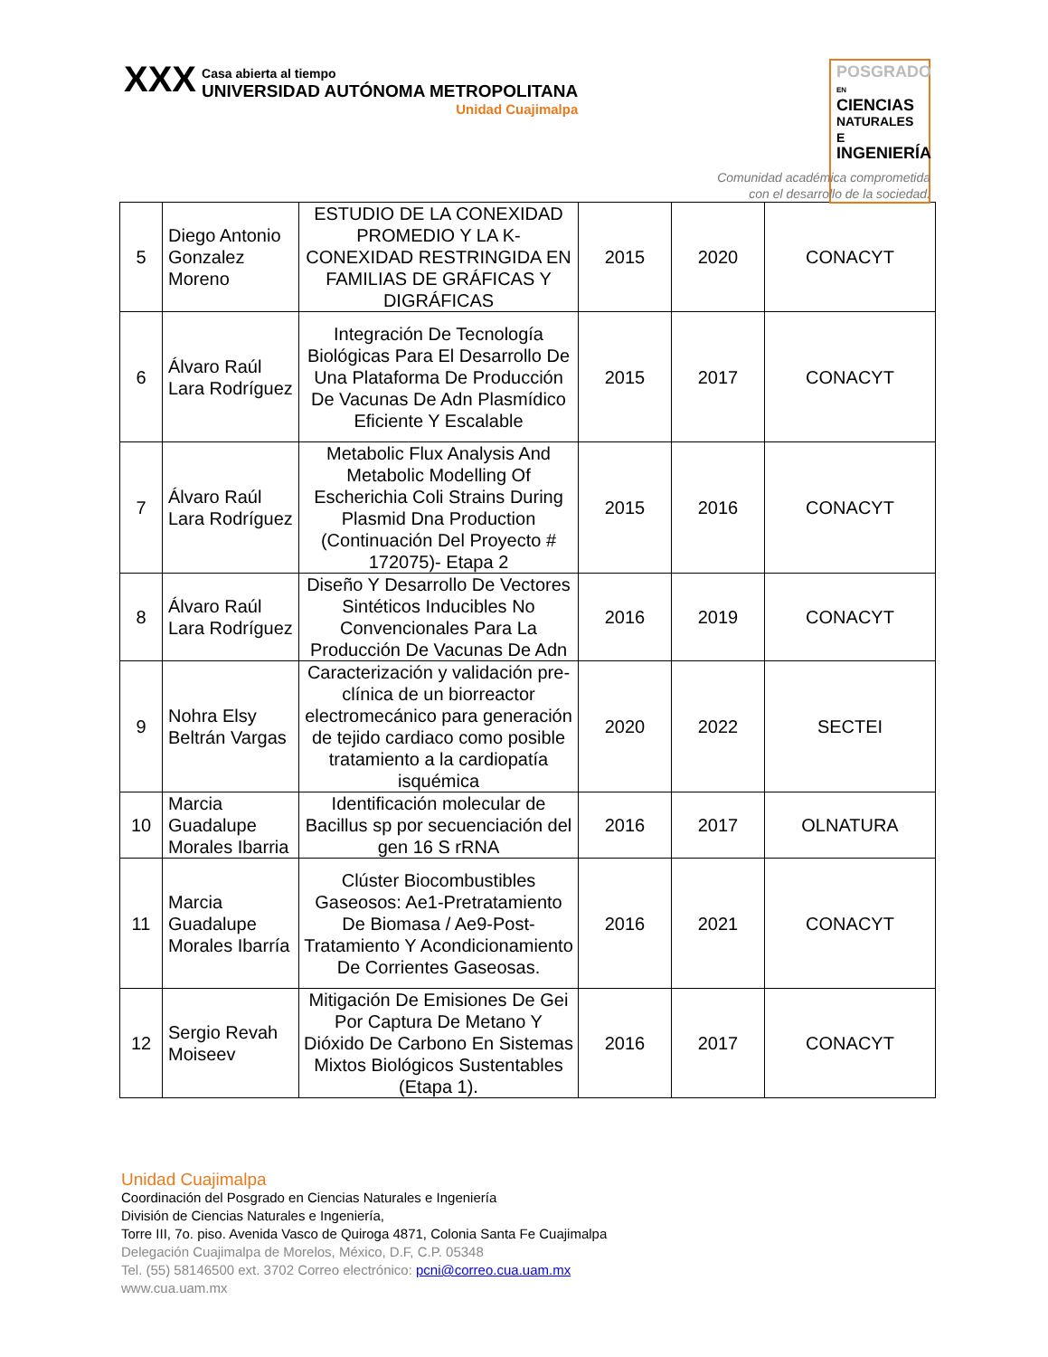XXX
Casa abierta al tiempo
UNIVERSIDAD AUTÓNOMA METROPOLITANA
Unidad Cuajimalpa
POSGRADO EN
CIENCIAS
NATURALES E
INGENIERÍA
Comunidad académica comprometida
con el desarrollo de la sociedad.
| 5 | Diego Antonio Gonzalez Moreno | ESTUDIO DE LA CONEXIDAD PROMEDIO Y LA K-CONEXIDAD RESTRINGIDA EN FAMILIAS DE GRÁFICAS Y DIGRÁFICAS | 2015 | 2020 | CONACYT |
| 6 | Álvaro Raúl Lara Rodríguez | Integración De Tecnología Biológicas Para El Desarrollo De Una Plataforma De Producción De Vacunas De Adn Plasmídico Eficiente Y Escalable | 2015 | 2017 | CONACYT |
| 7 | Álvaro Raúl Lara Rodríguez | Metabolic Flux Analysis And Metabolic Modelling Of Escherichia Coli Strains During Plasmid Dna Production (Continuación Del Proyecto # 172075)- Etapa 2 | 2015 | 2016 | CONACYT |
| 8 | Álvaro Raúl Lara Rodríguez | Diseño Y Desarrollo De Vectores Sintéticos Inducibles No Convencionales Para La Producción De Vacunas De Adn | 2016 | 2019 | CONACYT |
| 9 | Nohra Elsy Beltrán Vargas | Caracterización y validación pre-clínica de un biorreactor electromecánico para generación de tejido cardiaco como posible tratamiento a la cardiopatía isquémica | 2020 | 2022 | SECTEI |
| 10 | Marcia Guadalupe Morales Ibarria | Identificación molecular de Bacillus sp por secuenciación del gen 16 S rRNA | 2016 | 2017 | OLNATURA |
| 11 | Marcia Guadalupe Morales Ibarría | Clúster Biocombustibles Gaseosos: Ae1-Pretratamiento De Biomasa / Ae9-Post-Tratamiento Y Acondicionamiento De Corrientes Gaseosas. | 2016 | 2021 | CONACYT |
| 12 | Sergio Revah Moiseev | Mitigación De Emisiones De Gei Por Captura De Metano Y Dióxido De Carbono En Sistemas Mixtos Biológicos Sustentables (Etapa 1). | 2016 | 2017 | CONACYT |
Unidad Cuajimalpa
Coordinación del Posgrado en Ciencias Naturales e Ingeniería
División de Ciencias Naturales e Ingeniería,
Torre III, 7o. piso. Avenida Vasco de Quiroga 4871, Colonia Santa Fe Cuajimalpa
Delegación Cuajimalpa de Morelos, México, D.F, C.P. 05348
Tel. (55) 58146500 ext. 3702 Correo electrónico: pcni@correo.cua.uam.mx
www.cua.uam.mx